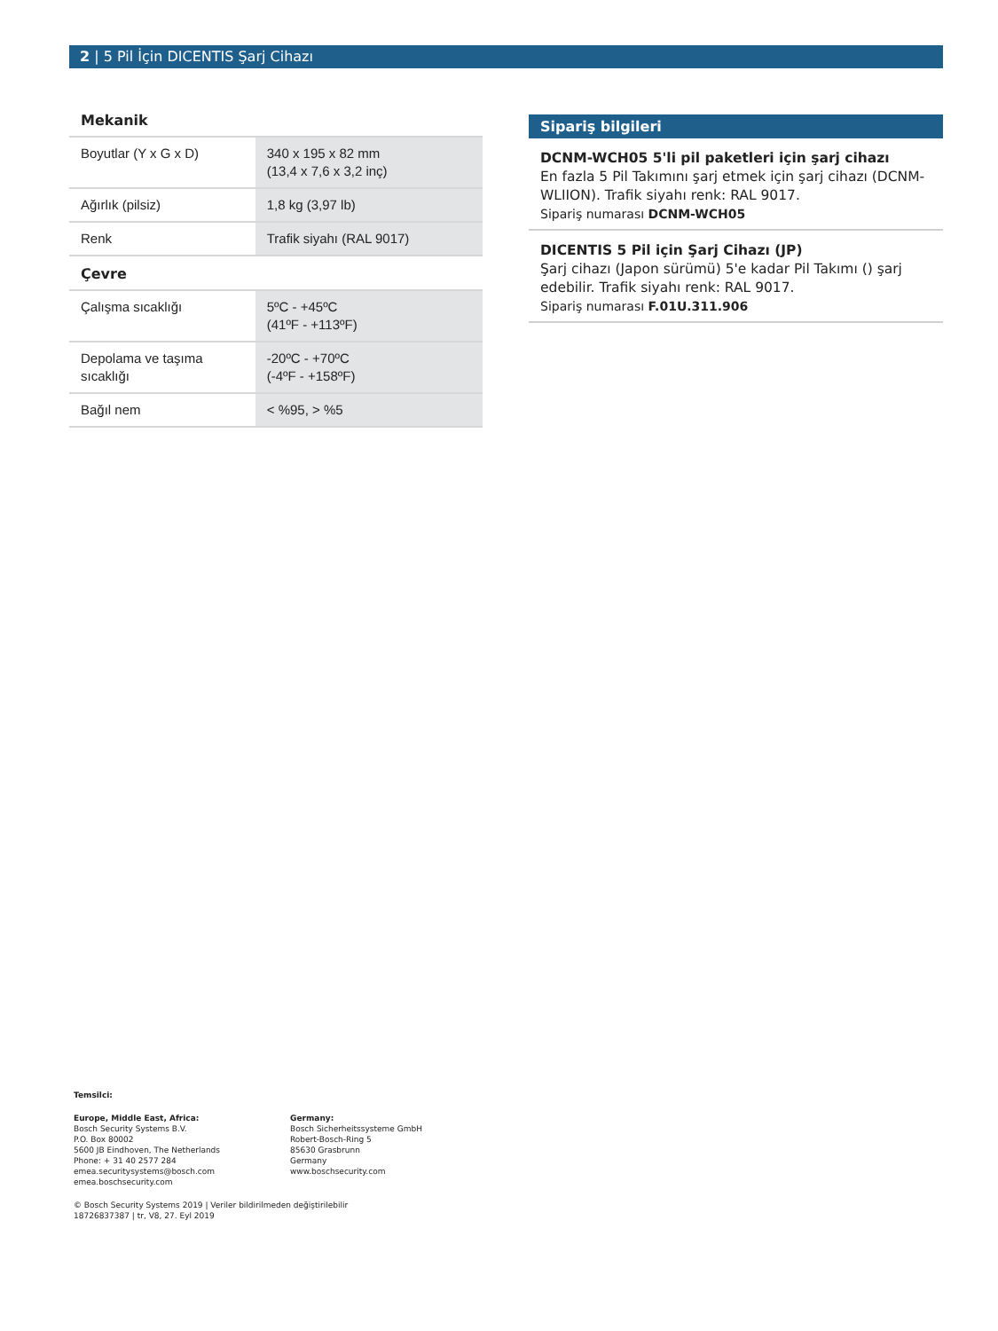2 | 5 Pil İçin DICENTIS Şarj Cihazı
Mekanik
| Boyutlar (Y x G x D) | 340 x 195 x 82 mm (13,4 x 7,6 x 3,2 inç) |
| Ağırlık (pilsiz) | 1,8 kg (3,97 lb) |
| Renk | Trafik siyahı (RAL 9017) |
Çevre
| Çalışma sıcaklığı | 5ºC - +45ºC (41ºF - +113ºF) |
| Depolama ve taşıma sıcaklığı | -20ºC - +70ºC (-4ºF - +158ºF) |
| Bağıl nem | < %95, > %5 |
Sipariş bilgileri
DCNM-WCH05 5'li pil paketleri için şarj cihazı
En fazla 5 Pil Takımını şarj etmek için şarj cihazı (DCNM-WLIION). Trafik siyahı renk: RAL 9017.
Sipariş numarası DCNM-WCH05
DICENTIS 5 Pil için Şarj Cihazı (JP)
Şarj cihazı (Japon sürümü) 5'e kadar Pil Takımı () şarj edebilir. Trafik siyahı renk: RAL 9017.
Sipariş numarası F.01U.311.906
Temsilci:
Europe, Middle East, Africa:
Bosch Security Systems B.V.
P.O. Box 80002
5600 JB Eindhoven, The Netherlands
Phone: + 31 40 2577 284
emea.securitysystems@bosch.com
emea.boschsecurity.com
Germany:
Bosch Sicherheitssysteme GmbH
Robert-Bosch-Ring 5
85630 Grasbrunn
Germany
www.boschsecurity.com
© Bosch Security Systems 2019 | Veriler bildirilmeden değiştirilebilir
18726837387 | tr, V8, 27. Eyl 2019